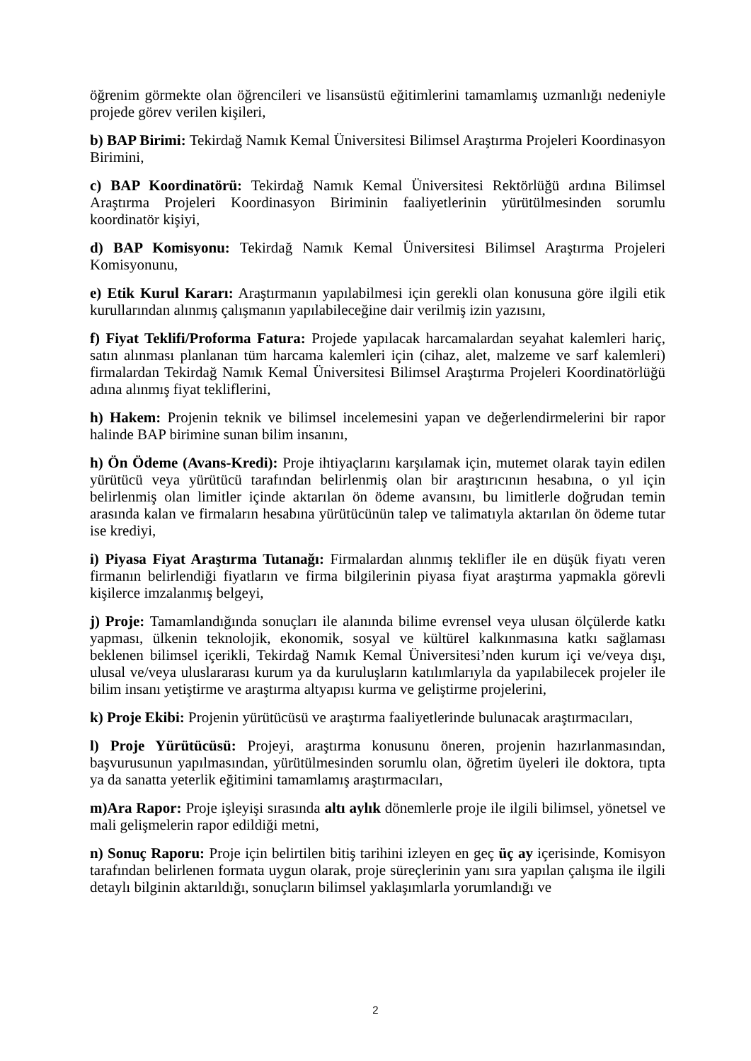öğrenim görmekte olan öğrencileri ve lisansüstü eğitimlerini tamamlamış uzmanlığı nedeniyle projede görev verilen kişileri,
b) BAP Birimi: Tekirdağ Namık Kemal Üniversitesi Bilimsel Araştırma Projeleri Koordinasyon Birimini,
c) BAP Koordinatörü: Tekirdağ Namık Kemal Üniversitesi Rektörlüğü ardına Bilimsel Araştırma Projeleri Koordinasyon Biriminin faaliyetlerinin yürütülmesinden sorumlu koordinatör kişiyi,
d) BAP Komisyonu: Tekirdağ Namık Kemal Üniversitesi Bilimsel Araştırma Projeleri Komisyonunu,
e) Etik Kurul Kararı: Araştırmanın yapılabilmesi için gerekli olan konusuna göre ilgili etik kurullarından alınmış çalışmanın yapılabileceğine dair verilmiş izin yazısını,
f) Fiyat Teklifi/Proforma Fatura: Projede yapılacak harcamalardan seyahat kalemleri hariç, satın alınması planlanan tüm harcama kalemleri için (cihaz, alet, malzeme ve sarf kalemleri) firmalardan Tekirdağ Namık Kemal Üniversitesi Bilimsel Araştırma Projeleri Koordinatörlüğü adına alınmış fiyat tekliflerini,
h) Hakem: Projenin teknik ve bilimsel incelemesini yapan ve değerlendirmelerini bir rapor halinde BAP birimine sunan bilim insanını,
h) Ön Ödeme (Avans-Kredi): Proje ihtiyaçlarını karşılamak için, mutemet olarak tayin edilen yürütücü veya yürütücü tarafından belirlenmiş olan bir araştırıcının hesabına, o yıl için belirlenmiş olan limitler içinde aktarılan ön ödeme avansını, bu limitlerle doğrudan temin arasında kalan ve firmaların hesabına yürütücünün talep ve talimatıyla aktarılan ön ödeme tutar ise krediyi,
i) Piyasa Fiyat Araştırma Tutanağı: Firmalardan alınmış teklifler ile en düşük fiyatı veren firmanın belirlendiği fiyatların ve firma bilgilerinin piyasa fiyat araştırma yapmakla görevli kişilerce imzalanmış belgeyi,
j) Proje: Tamamlandığında sonuçları ile alanında bilime evrensel veya ulusan ölçülerde katkı yapması, ülkenin teknolojik, ekonomik, sosyal ve kültürel kalkınmasına katkı sağlaması beklenen bilimsel içerikli, Tekirdağ Namık Kemal Üniversitesi’nden kurum içi ve/veya dışı, ulusal ve/veya uluslararası kurum ya da kuruluşların katılımlarıyla da yapılabilecek projeler ile bilim insanı yetiştirme ve araştırma altyapısı kurma ve geliştirme projelerini,
k) Proje Ekibi: Projenin yürütücüsü ve araştırma faaliyetlerinde bulunacak araştırmacıları,
l) Proje Yürütücüsü: Projeyi, araştırma konusunu öneren, projenin hazırlanmasından, başvurusunun yapılmasından, yürütülmesinden sorumlu olan, öğretim üyeleri ile doktora, tıpta ya da sanatta yeterlik eğitimini tamamlamış araştırmacıları,
m)Ara Rapor: Proje işleyişi sırasında altı aylık dönemlerle proje ile ilgili bilimsel, yönetsel ve mali gelişmelerin rapor edildiği metni,
n) Sonuç Raporu: Proje için belirtilen bitiş tarihini izleyen en geç üç ay içerisinde, Komisyon tarafından belirlenen formata uygun olarak, proje süreçlerinin yanı sıra yapılan çalışma ile ilgili detaylı bilginin aktarıldığı, sonuçların bilimsel yaklaşımlarla yorumlandığı ve
2